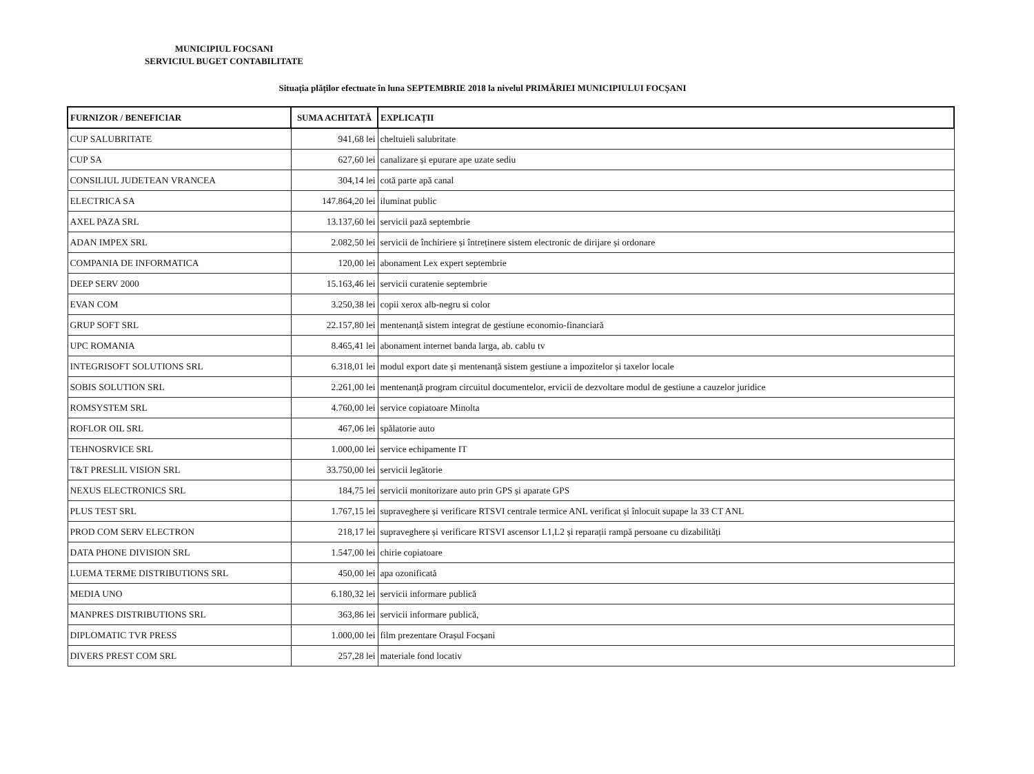MUNICIPIUL FOCSANI
SERVICIUL BUGET CONTABILITATE
Situația plăților efectuate în luna SEPTEMBRIE 2018 la nivelul PRIMĂRIEI MUNICIPIULUI FOCȘANI
| FURNIZOR / BENEFICIAR | SUMA ACHITATĂ | EXPLICAȚII |
| --- | --- | --- |
| CUP SALUBRITATE | 941,68 lei | cheltuieli salubritate |
| CUP SA | 627,60 lei | canalizare și epurare ape uzate sediu |
| CONSILIUL JUDETEAN VRANCEA | 304,14 lei | cotă parte apă canal |
| ELECTRICA SA | 147.864,20 lei | iluminat public |
| AXEL PAZA SRL | 13.137,60 lei | servicii pază septembrie |
| ADAN IMPEX SRL | 2.082,50 lei | servicii de închiriere și întreținere sistem electronic de dirijare și ordonare |
| COMPANIA DE INFORMATICA | 120,00 lei | abonament Lex expert septembrie |
| DEEP SERV 2000 | 15.163,46 lei | servicii curatenie septembrie |
| EVAN COM | 3.250,38 lei | copii xerox alb-negru si color |
| GRUP SOFT SRL | 22.157,80 lei | mentenanță sistem integrat de gestiune economio-financiară |
| UPC ROMANIA | 8.465,41 lei | abonament internet banda larga, ab. cablu tv |
| INTEGRISOFT SOLUTIONS SRL | 6.318,01 lei | modul export date și mentenanță sistem gestiune a impozitelor și taxelor locale |
| SOBIS SOLUTION SRL | 2.261,00 lei | mentenanță program circuitul documentelor, ervicii de dezvoltare modul de gestiune a cauzelor juridice |
| ROMSYSTEM SRL | 4.760,00 lei | service copiatoare Minolta |
| ROFLOR OIL SRL | 467,06 lei | spălatorie auto |
| TEHNOSRVICE SRL | 1.000,00 lei | service echipamente IT |
| T&T PRESLIL VISION SRL | 33.750,00 lei | servicii legătorie |
| NEXUS ELECTRONICS SRL | 184,75 lei | servicii monitorizare auto prin GPS și aparate GPS |
| PLUS TEST SRL | 1.767,15 lei | supraveghere și verificare RTSVI centrale termice ANL verificat și înlocuit supape la 33 CT ANL |
| PROD COM SERV ELECTRON | 218,17 lei | supraveghere și verificare RTSVI ascensor L1,L2 și reparații rampă persoane cu dizabilități |
| DATA PHONE DIVISION SRL | 1.547,00 lei | chirie copiatoare |
| LUEMA TERME DISTRIBUTIONS SRL | 450,00 lei | apa ozonificată |
| MEDIA UNO | 6.180,32 lei | servicii informare publică |
| MANPRES DISTRIBUTIONS SRL | 363,86 lei | servicii informare publică, |
| DIPLOMATIC TVR PRESS | 1.000,00 lei | film prezentare Orașul Focșani |
| DIVERS PREST COM SRL | 257,28 lei | materiale fond locativ |